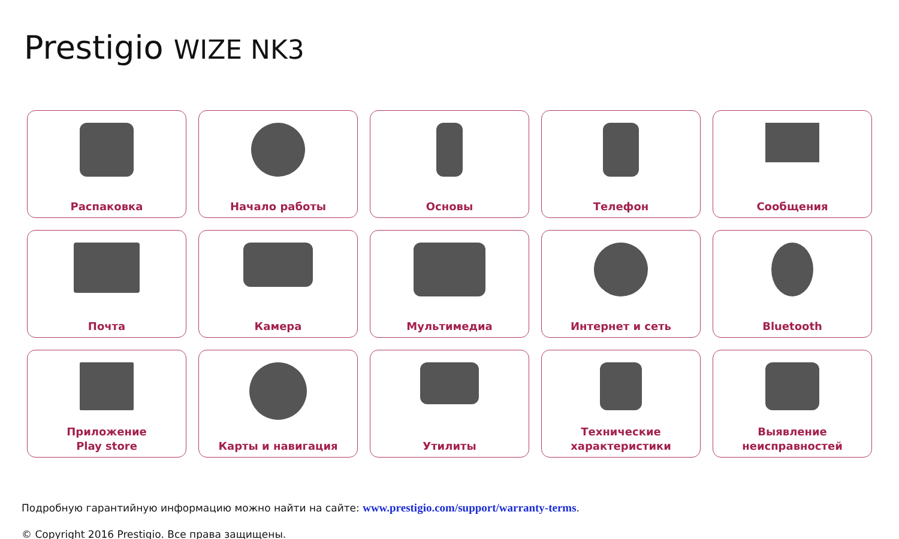Prestigio WIZE NK3
Распаковка
Начало работы
Основы
Телефон
Сообщения
Почта
Камера
Мультимедиа
Интернет и сеть
Bluetooth
Приложение
Play store
Карты и навигация
Утилиты
Технические
характеристики
Выявление
неисправностей
Подробную гарантийную информацию можно найти на сайте: www.prestigio.com/support/warranty-terms.
© Copyright 2016 Prestigio. Все права защищены.